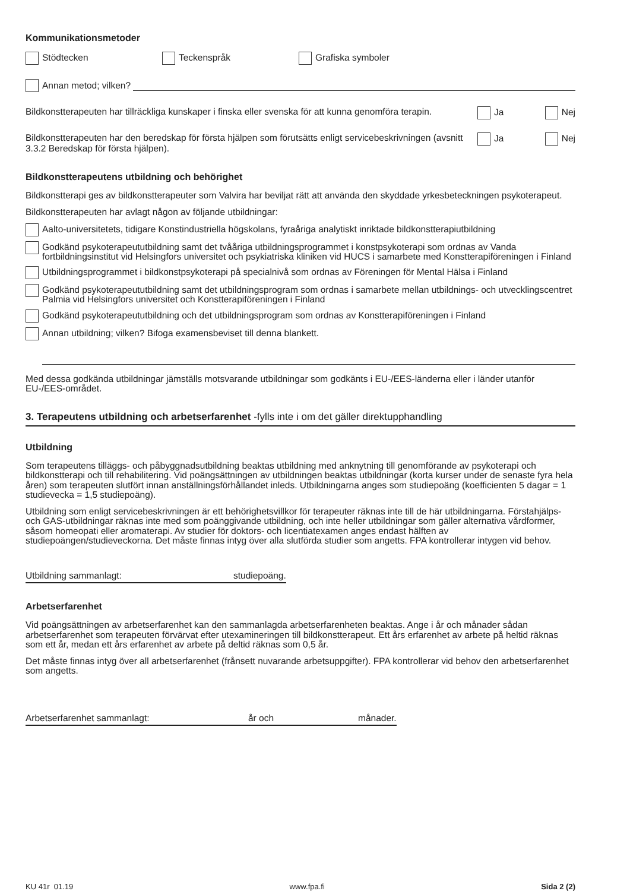Kommunikationsmetoder
Stödtecken Teckenspråk Grafiska symboler
Annan metod; vilken?
Bildkonstterapeuten har tillräckliga kunskaper i finska eller svenska för att kunna genomföra terapin. Ja Nej
Bildkonstterapeuten har den beredskap för första hjälpen som förutsätts enligt servicebeskrivningen (avsnitt 3.3.2 Beredskap för första hjälpen). Ja Nej
Bildkonstterapeutens utbildning och behörighet
Bildkonstterapi ges av bildkonstterapeuter som Valvira har beviljat rätt att använda den skyddade yrkesbeteckningen psykoterapeut.
Bildkonstterapeuten har avlagt någon av följande utbildningar:
Aalto-universitetets, tidigare Konstindustriella högskolans, fyraåriga analytiskt inriktade bildkonstterapiutbildning
Godkänd psykoterapeututbildning samt det tvååriga utbildningsprogrammet i konstpsykoterapi som ordnas av Vanda fortbildningsinstitut vid Helsingfors universitet och psykiatriska kliniken vid HUCS i samarbete med Konstterapiföreningen i Finland
Utbildningsprogrammet i bildkonstpsykoterapi på specialnivå som ordnas av Föreningen för Mental Hälsa i Finland
Godkänd psykoterapeututbildning samt det utbildningsprogram som ordnas i samarbete mellan utbildnings- och utvecklingscentret Palmia vid Helsingfors universitet och Konstterapiföreningen i Finland
Godkänd psykoterapeututbildning och det utbildningsprogram som ordnas av Konstterapiföreningen i Finland
Annan utbildning; vilken? Bifoga examensbeviset till denna blankett.
Med dessa godkända utbildningar jämställs motsvarande utbildningar som godkänts i EU-/EES-länderna eller i länder utanför EU-/EES-området.
3. Terapeutens utbildning och arbetserfarenhet -fylls inte i om det gäller direktupphandling
Utbildning
Som terapeutens tilläggs- och påbyggnadsutbildning beaktas utbildning med anknytning till genomförande av psykoterapi och bildkonstterapi och till rehabilitering. Vid poängsättningen av utbildningen beaktas utbildningar (korta kurser under de senaste fyra hela åren) som terapeuten slutfört innan anställningsförhållandet inleds. Utbildningarna anges som studiepoäng (koefficienten 5 dagar = 1 studievecka = 1,5 studiepoäng).
Utbildning som enligt servicebeskrivningen är ett behörighetsvillkor för terapeuter räknas inte till de här utbildningarna. Förstahjälps- och GAS-utbildningar räknas inte med som poänggivande utbildning, och inte heller utbildningar som gäller alternativa vårdformer, såsom homeopati eller aromaterapi. Av studier för doktors- och licentiatexamen anges endast hälften av studiepoängen/studieveckorna. Det måste finnas intyg över alla slutförda studier som angetts. FPA kontrollerar intygen vid behov.
Utbildning sammanlagt: studiepoäng.
Arbetserfarenhet
Vid poängsättningen av arbetserfarenhet kan den sammanlagda arbetserfarenheten beaktas. Ange i år och månader sådan arbetserfarenhet som terapeuten förvärvat efter utexamineringen till bildkonstterapeut. Ett års erfarenhet av arbete på heltid räknas som ett år, medan ett års erfarenhet av arbete på deltid räknas som 0,5 år.
Det måste finnas intyg över all arbetserfarenhet (frånsett nuvarande arbetsuppgifter). FPA kontrollerar vid behov den arbetserfarenhet som angetts.
Arbetserfarenhet sammanlagt: år och månader.
KU 41r 01.19 www.fpa.fi Sida 2 (2)